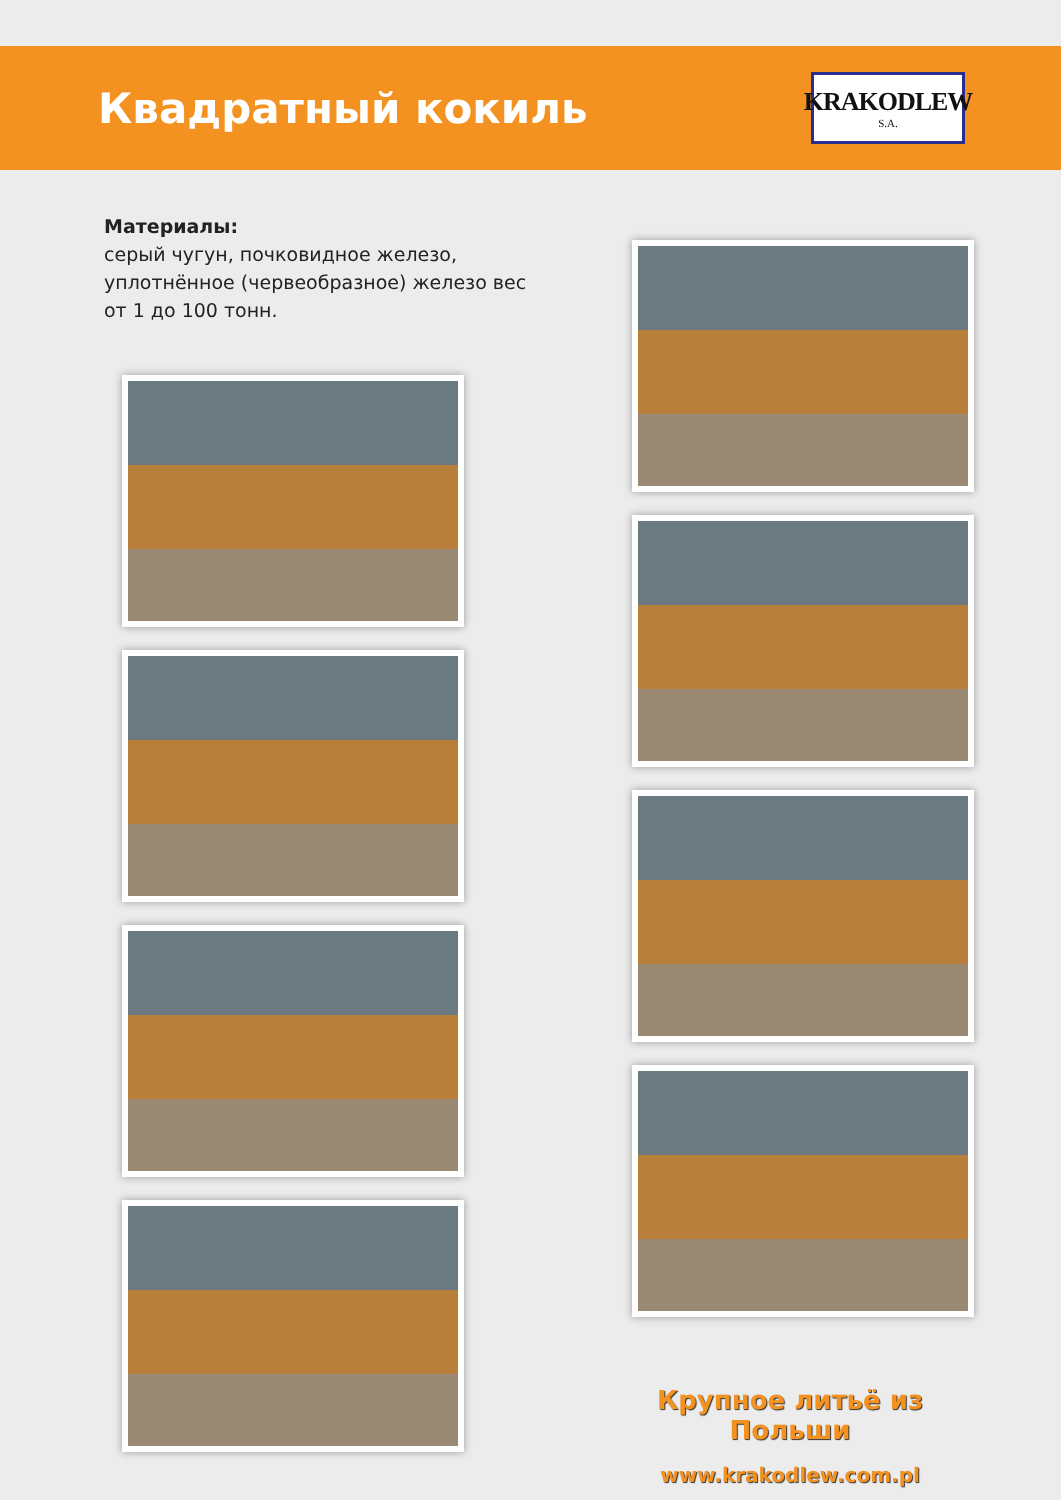Квадратный кокиль
KRAKODLEW
S.A.
Материалы:
серый чугун, почковидное железо, уплотнённое (червеобразное) железо вес от 1 до 100 тонн.
Крупное литьё из Польши
www.krakodlew.com.pl